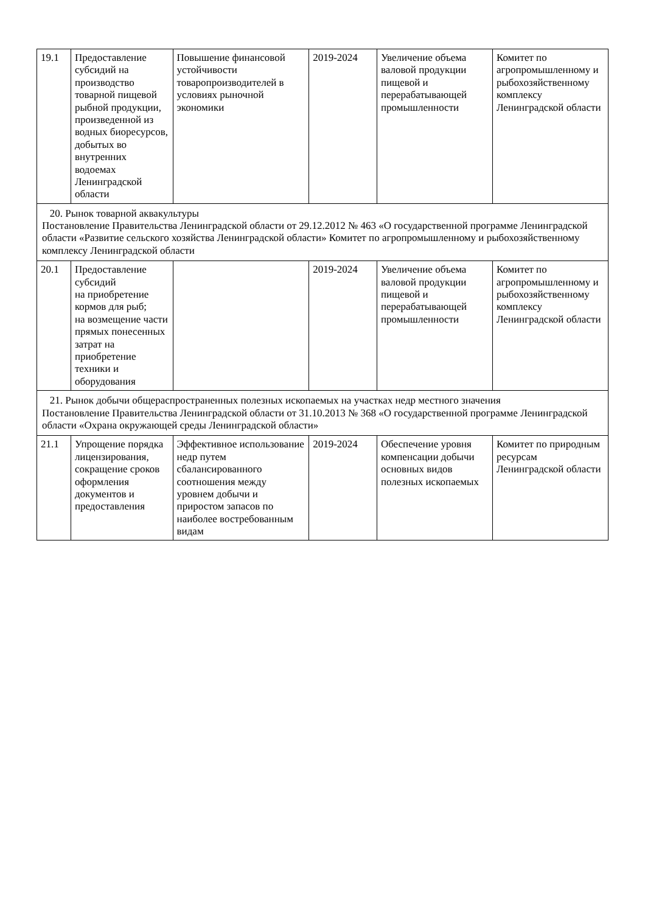| 19.1 | Предоставление субсидий на производство товарной пищевой рыбной продукции, произведенной из водных биоресурсов, добытых во внутренних водоемах Ленинградской области | Повышение финансовой устойчивости товаропроизводителей в условиях рыночной экономики | 2019-2024 | Увеличение объема валовой продукции пищевой и перерабатывающей промышленности | Комитет по агропромышленному и рыбохозяйственному комплексу Ленинградской области |
| 20. Рынок товарной аквакультуры Постановление Правительства Ленинградской области от 29.12.2012 № 463 «О государственной программе Ленинградской области «Развитие сельского хозяйства Ленинградской области» Комитет по агропромышленному и рыбохозяйственному комплексу Ленинградской области | | | | | |
| 20.1 | Предоставление субсидий на приобретение кормов для рыб; на возмещение части прямых понесенных затрат на приобретение техники и оборудования | | 2019-2024 | Увеличение объема валовой продукции пищевой и перерабатывающей промышленности | Комитет по агропромышленному и рыбохозяйственному комплексу Ленинградской области |
| 21. Рынок добычи общераспространенных полезных ископаемых на участках недр местного значения Постановление Правительства Ленинградской области от 31.10.2013 № 368 «О государственной программе Ленинградской области «Охрана окружающей среды Ленинградской области» | | | | | |
| 21.1 | Упрощение порядка лицензирования, сокращение сроков оформления документов и предоставления | Эффективное использование недр путем сбалансированного соотношения между уровнем добычи и приростом запасов по наиболее востребованным видам | 2019-2024 | Обеспечение уровня компенсации добычи основных видов полезных ископаемых | Комитет по природным ресурсам Ленинградской области |